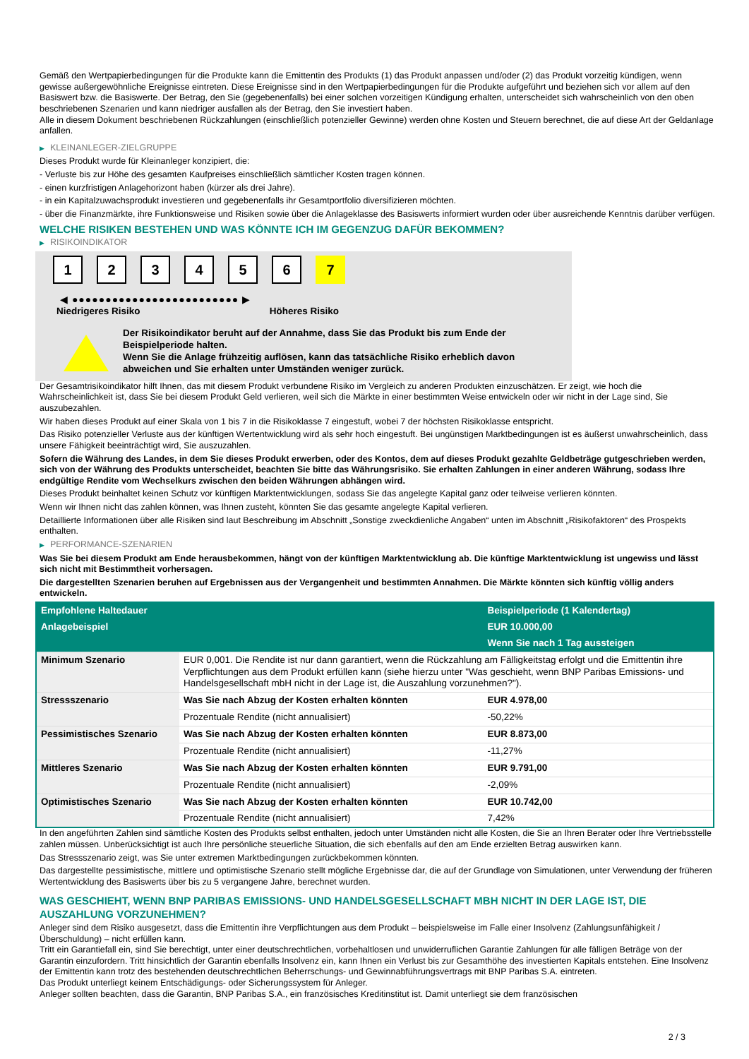Gemäß den Wertpapierbedingungen für die Produkte kann die Emittentin des Produkts (1) das Produkt anpassen und/oder (2) das Produkt vorzeitig kündigen, wenn gewisse außergewöhnliche Ereignisse eintreten. Diese Ereignisse sind in den Wertpapierbedingungen für die Produkte aufgeführt und beziehen sich vor allem auf den Basiswert bzw. die Basiswerte. Der Betrag, den Sie (gegebenenfalls) bei einer solchen vorzeitigen Kündigung erhalten, unterscheidet sich wahrscheinlich von den oben beschriebenen Szenarien und kann niedriger ausfallen als der Betrag, den Sie investiert haben.
Alle in diesem Dokument beschriebenen Rückzahlungen (einschließlich potenzieller Gewinne) werden ohne Kosten und Steuern berechnet, die auf diese Art der Geldanlage anfallen.
▶ KLEINANLEGER-ZIELGRUPPE
Dieses Produkt wurde für Kleinanleger konzipiert, die:
- Verluste bis zur Höhe des gesamten Kaufpreises einschließlich sämtlicher Kosten tragen können.
- einen kurzfristigen Anlagehorizont haben (kürzer als drei Jahre).
- in ein Kapitalzuwachsprodukt investieren und gegebenenfalls ihr Gesamtportfolio diversifizieren möchten.
- über die Finanzmärkte, ihre Funktionsweise und Risiken sowie über die Anlageklasse des Basiswerts informiert wurden oder über ausreichende Kenntnis darüber verfügen.
WELCHE RISIKEN BESTEHEN UND WAS KÖNNTE ICH IM GEGENZUG DAFÜR BEKOMMEN?
▶ RISIKOINDIKATOR
1 2 3 4 5 6 7
◀ ●●●●●●●●●●●●●●●●●●●●●●●●● ▶
Niedrigeres Risiko Höheres Risiko
Der Risikoindikator beruht auf der Annahme, dass Sie das Produkt bis zum Ende der Beispielperiode halten.
Wenn Sie die Anlage frühzeitig auflösen, kann das tatsächliche Risiko erheblich davon abweichen und Sie erhalten unter Umständen weniger zurück.
Der Gesamtrisikoindikator hilft Ihnen, das mit diesem Produkt verbundene Risiko im Vergleich zu anderen Produkten einzuschätzen. Er zeigt, wie hoch die Wahrscheinlichkeit ist, dass Sie bei diesem Produkt Geld verlieren, weil sich die Märkte in einer bestimmten Weise entwickeln oder wir nicht in der Lage sind, Sie auszubezahlen.
Wir haben dieses Produkt auf einer Skala von 1 bis 7 in die Risikoklasse 7 eingestuft, wobei 7 der höchsten Risikoklasse entspricht.
Das Risiko potenzieller Verluste aus der künftigen Wertentwicklung wird als sehr hoch eingestuft. Bei ungünstigen Marktbedingungen ist es äußerst unwahrscheinlich, dass unsere Fähigkeit beeinträchtigt wird, Sie auszuzahlen.
Sofern die Währung des Landes, in dem Sie dieses Produkt erwerben, oder des Kontos, dem auf dieses Produkt gezahlte Geldbeträge gutgeschrieben werden, sich von der Währung des Produkts unterscheidet, beachten Sie bitte das Währungsrisiko. Sie erhalten Zahlungen in einer anderen Währung, sodass Ihre endgültige Rendite vom Wechselkurs zwischen den beiden Währungen abhängen wird.
Dieses Produkt beinhaltet keinen Schutz vor künftigen Marktentwicklungen, sodass Sie das angelegte Kapital ganz oder teilweise verlieren könnten.
Wenn wir Ihnen nicht das zahlen können, was Ihnen zusteht, könnten Sie das gesamte angelegte Kapital verlieren.
Detaillierte Informationen über alle Risiken sind laut Beschreibung im Abschnitt „Sonstige zweckdienliche Angaben“ unten im Abschnitt „Risikofaktoren“ des Prospekts enthalten.
▶ PERFORMANCE-SZENARIEN
Was Sie bei diesem Produkt am Ende herausbekommen, hängt von der künftigen Marktentwicklung ab. Die künftige Marktentwicklung ist ungewiss und lässt sich nicht mit Bestimmtheit vorhersagen.
Die dargestellten Szenarien beruhen auf Ergebnissen aus der Vergangenheit und bestimmten Annahmen. Die Märkte könnten sich künftig völlig anders entwickeln.
| Empfohlene Haltedauer | | Beispielperiode (1 Kalendertag) |
| --- | --- | --- |
| Anlagebeispiel | | EUR 10.000,00 |
| | | Wenn Sie nach 1 Tag aussteigen |
| Minimum Szenario | EUR 0,001. Die Rendite ist nur dann garantiert, wenn die Rückzahlung am Fälligkeitstag erfolgt und die Emittentin ihre Verpflichtungen aus dem Produkt erfüllen kann (siehe hierzu unter "Was geschieht, wenn BNP Paribas Emissions- und Handelsgesellschaft mbH nicht in der Lage ist, die Auszahlung vorzunehmen?"). | |
| Stressszenario | Was Sie nach Abzug der Kosten erhalten könnten | EUR 4.978,00 |
| | Prozentuale Rendite (nicht annualisiert) | -50,22% |
| Pessimistisches Szenario | Was Sie nach Abzug der Kosten erhalten könnten | EUR 8.873,00 |
| | Prozentuale Rendite (nicht annualisiert) | -11,27% |
| Mittleres Szenario | Was Sie nach Abzug der Kosten erhalten könnten | EUR 9.791,00 |
| | Prozentuale Rendite (nicht annualisiert) | -2,09% |
| Optimistisches Szenario | Was Sie nach Abzug der Kosten erhalten könnten | EUR 10.742,00 |
| | Prozentuale Rendite (nicht annualisiert) | 7,42% |
In den angeführten Zahlen sind sämtliche Kosten des Produkts selbst enthalten, jedoch unter Umständen nicht alle Kosten, die Sie an Ihren Berater oder Ihre Vertriebsstelle zahlen müssen. Unberücksichtigt ist auch Ihre persönliche steuerliche Situation, die sich ebenfalls auf den am Ende erzielten Betrag auswirken kann.
Das Stressszenario zeigt, was Sie unter extremen Marktbedingungen zurückbekommen könnten.
Das dargestellte pessimistische, mittlere und optimistische Szenario stellt mögliche Ergebnisse dar, die auf der Grundlage von Simulationen, unter Verwendung der früheren Wertentwicklung des Basiswerts über bis zu 5 vergangene Jahre, berechnet wurden.
WAS GESCHIEHT, WENN BNP PARIBAS EMISSIONS- UND HANDELSGESELLSCHAFT MBH NICHT IN DER LAGE IST, DIE AUSZAHLUNG VORZUNEHMEN?
Anleger sind dem Risiko ausgesetzt, dass die Emittentin ihre Verpflichtungen aus dem Produkt – beispielsweise im Falle einer Insolvenz (Zahlungsunfähigkeit / Überschuldung) – nicht erfüllen kann.
Tritt ein Garantiefall ein, sind Sie berechtigt, unter einer deutschrechtlichen, vorbehaltlosen und unwiderruflichen Garantie Zahlungen für alle fälligen Beträge von der Garantin einzufordern. Tritt hinsichtlich der Garantin ebenfalls Insolvenz ein, kann Ihnen ein Verlust bis zur Gesamthöhe des investierten Kapitals entstehen. Eine Insolvenz der Emittentin kann trotz des bestehenden deutschrechtlichen Beherrschungs- und Gewinnabführungsvertrags mit BNP Paribas S.A. eintreten.
Das Produkt unterliegt keinem Entschädigungs- oder Sicherungssystem für Anleger.
Anleger sollten beachten, dass die Garantin, BNP Paribas S.A., ein französisches Kreditinstitut ist. Damit unterliegt sie dem französischen
2 / 3